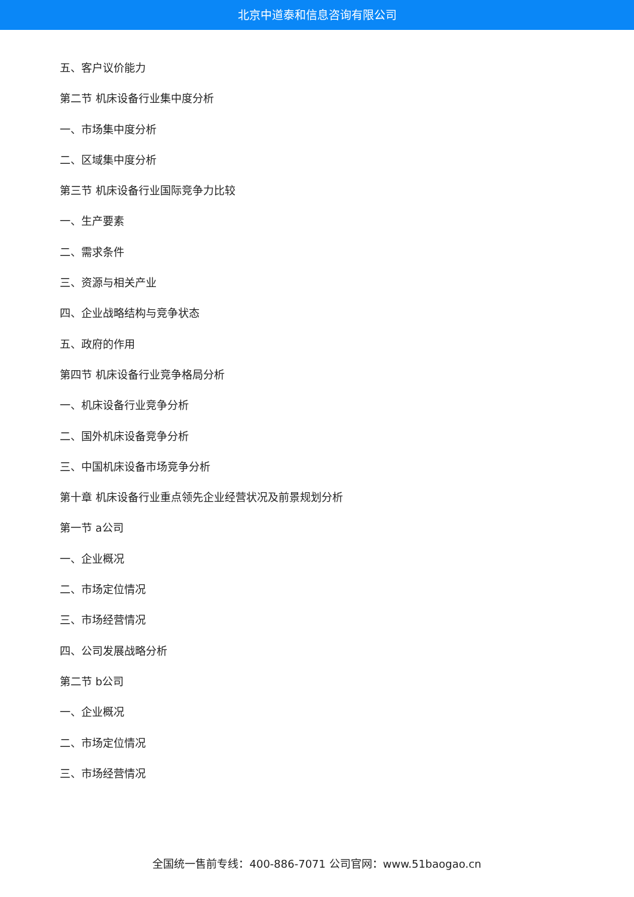北京中道泰和信息咨询有限公司
五、客户议价能力
第二节 机床设备行业集中度分析
一、市场集中度分析
二、区域集中度分析
第三节 机床设备行业国际竞争力比较
一、生产要素
二、需求条件
三、资源与相关产业
四、企业战略结构与竞争状态
五、政府的作用
第四节 机床设备行业竞争格局分析
一、机床设备行业竞争分析
二、国外机床设备竞争分析
三、中国机床设备市场竞争分析
第十章 机床设备行业重点领先企业经营状况及前景规划分析
第一节 a公司
一、企业概况
二、市场定位情况
三、市场经营情况
四、公司发展战略分析
第二节 b公司
一、企业概况
二、市场定位情况
三、市场经营情况
全国统一售前专线：400-886-7071 公司官网：www.51baogao.cn